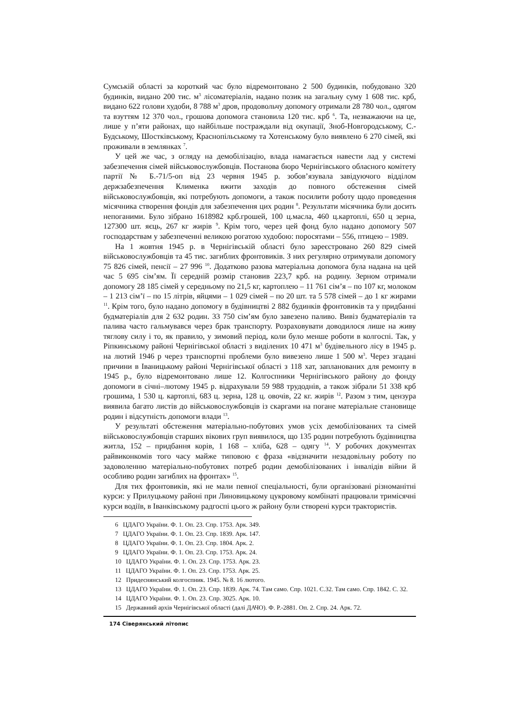Сумській області за короткий час було відремонтовано 2 500 будинків, побудовано 320 будинків, видано 200 тис. м<sup>3</sup> лісоматеріалів, надано позик на загальну суму 1 608 тис. крб, видано 622 голови худоби, 8 788 м<sup>3</sup> дров, продовольчу допомогу отримали 28 780 чол., одягом та взуттям 12 370 чол., грошова допомога становила 120 тис. крб <sup>6</sup>. Та, незважаючи на це, лише у п’яти районах, що найбільше постраждали від окупації, Зноб-Новгородському, С.-Будському, Шостківському, Краснопільському та Хотенському було виявлено 6 270 сімей, які проживали в землянках <sup>7</sup>.
У цей же час, з огляду на демобілізацію, влада намагається навести лад у системі забезпечення сімей військовослужбовців. Постанова бюро Чернігівського обласного комітету партії № Б.-71/5-оп від 23 червня 1945 р. зобов’язувала завідуючого відділом держзабезпечення Клименка вжити заходів до повного обстеження сімей військовослужбовців, які потребують допомоги, а також посилити роботу щодо проведення місячника створення фондів для забезпечення цих родин <sup>8</sup>. Результати місячника були досить непоганими. Було зібрано 1618982 крб.грошей, 100 ц.масла, 460 ц.картоплі, 650 ц зерна, 127300 шт. яєць, 267 кг жирів <sup>9</sup>. Крім того, через цей фонд було надано допомогу 507 господарствам у забезпеченні великою рогатою худобою: поросятами – 556, птицею – 1989.
На 1 жовтня 1945 р. в Чернігівській області було зареєстровано 260 829 сімей військовослужбовців та 45 тис. загиблих фронтовиків. З них регулярно отримували допомогу 75 826 сімей, пенсії – 27 996 <sup>10</sup>. Додатково разова матеріальна допомога була надана на цей час 5 695 сім’ям. Її середній розмір становив 223,7 крб. на родину. Зерном отримали допомогу 28 185 сімей у середньому по 21,5 кг, картоплею – 11 761 сім’я – по 107 кг, молоком – 1 213 сім’ї – по 15 літрів, яйцями – 1 029 сімей – по 20 шт. та 5 578 сімей – до 1 кг жирами <sup>11</sup>. Крім того, було надано допомогу в будівництві 2 882 будинків фронтовиків та у придбанні будматеріалів для 2 632 родин. 33 750 сім’ям було завезено паливо. Вивіз будматеріалів та палива часто гальмувався через брак транспорту. Розраховувати доводилося лише на живу тяглову силу і то, як правило, у зимовий період, коли було менше роботи в колгоспі. Так, у Ріпкинському районі Чернігівської області з виділених 10 471 м<sup>3</sup> будівельного лісу в 1945 р. на лютий 1946 р через транспортні проблеми було вивезено лише 1 500 м<sup>3</sup>. Через згадані причини в Іваницькому районі Чернігівської області з 118 хат, запланованих для ремонту в 1945 р., було відремонтовано лише 12. Колгоспники Чернігівського району до фонду допомоги в січні–лютому 1945 р. відрахували 59 988 трудоднів, а також зібрали 51 338 крб грошима, 1 530 ц. картоплі, 683 ц. зерна, 128 ц. овочів, 22 кг. жирів <sup>12</sup>. Разом з тим, цензура виявила багато листів до військовослужбовців із скаргами на погане матеріальне становище родин і відсутність допомоги влади <sup>13</sup>.
У результаті обстеження матеріально-побутових умов усіх демобілізованих та сімей військовослужбовців старших вікових груп виявилося, що 135 родин потребують будівництва житла, 152 – придбання корів, 1 168 – хліба, 628 – одягу <sup>14</sup>. У робочих документах райвиконкомів того часу майже типовою є фраза «відзначити незадовільну роботу по задоволенню матеріально-побутових потреб родин демобілізованих і інвалідів війни й особливо родин загиблих на фронтах» <sup>15</sup>.
Для тих фронтовиків, які не мали певної спеціальності, були організовані різноманітні курси: у Прилуцькому районі при Линовицькому цукровому комбінаті працювали тримісячні курси водіїв, в Іванківському радгоспі цього ж району були створені курси трактористів.
6 ЦДАГО України. Ф. 1. Оп. 23. Спр. 1753. Арк. 349.
7 ЦДАГО України. Ф. 1. Оп. 23. Спр. 1839. Арк. 147.
8 ЦДАГО України. Ф. 1. Оп. 23. Спр. 1804. Арк. 2.
9 ЦДАГО України. Ф. 1. Оп. 23. Спр. 1753. Арк. 24.
10 ЦДАГО України. Ф. 1. Оп. 23. Спр. 1753. Арк. 23.
11 ЦДАГО України. Ф. 1. Оп. 23. Спр. 1753. Арк. 25.
12 Придеснянський колгоспник. 1945. № 8. 16 лютого.
13 ЦДАГО України. Ф. 1. Оп. 23. Спр. 1839. Арк. 74. Там само. Спр. 1021. С.32. Там само. Спр. 1842. С. 32.
14 ЦДАГО України. Ф. 1. Оп. 23. Спр. 3025. Арк. 10.
15 Державний архів Чернігівської області (далі ДАЧО). Ф. Р.-2881. Оп. 2. Спр. 24. Арк. 72.
174 Сіверянський літопис